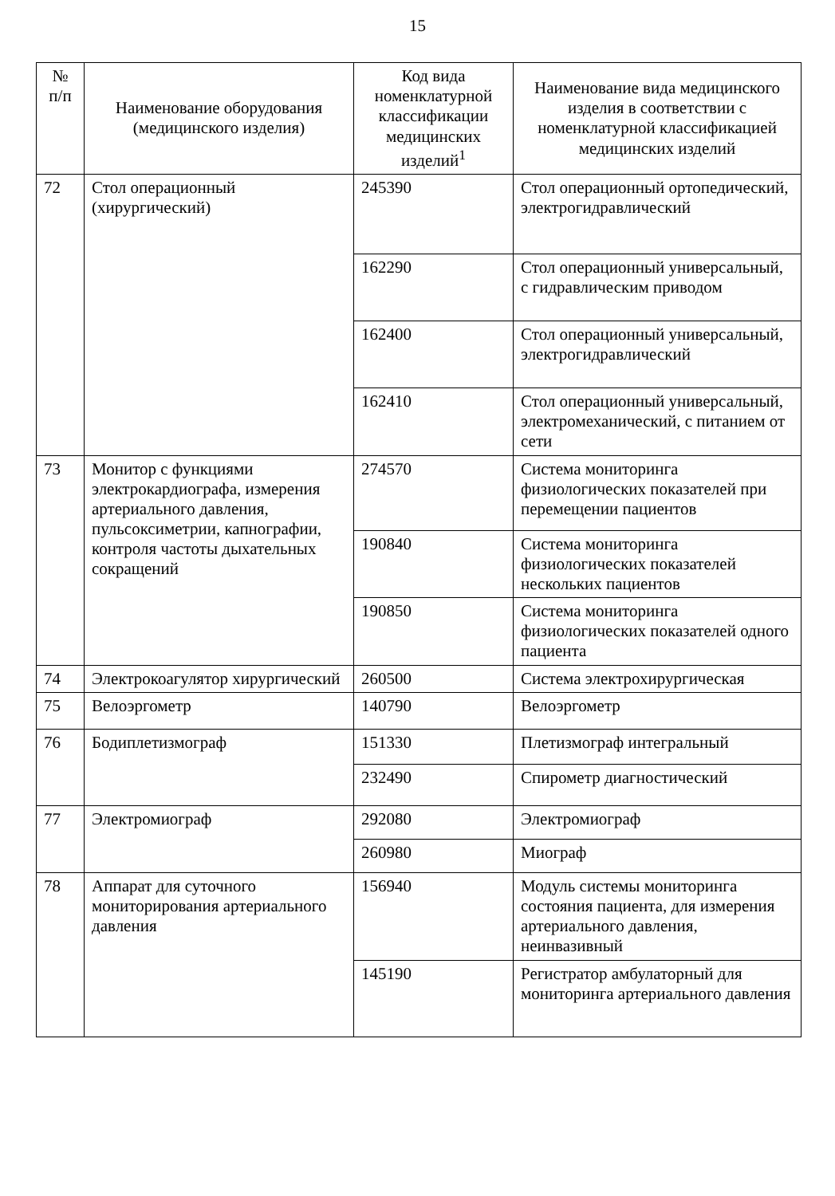15
| № п/п | Наименование оборудования (медицинского изделия) | Код вида номенклатурной классификации медицинских изделий<sup>1</sup> | Наименование вида медицинского изделия в соответствии с номенклатурной классификацией медицинских изделий |
| --- | --- | --- | --- |
| 72 | Стол операционный (хирургический) | 245390 | Стол операционный ортопедический, электрогидравлический |
| | | 162290 | Стол операционный универсальный, с гидравлическим приводом |
| | | 162400 | Стол операционный универсальный, электрогидравлический |
| | | 162410 | Стол операционный универсальный, электромеханический, с питанием от сети |
| 73 | Монитор с функциями электрокардиографа, измерения артериального давления, пульсоксиметрии, капнографии, контроля частоты дыхательных сокращений | 274570 | Система мониторинга физиологических показателей при перемещении пациентов |
| | | 190840 | Система мониторинга физиологических показателей нескольких пациентов |
| | | 190850 | Система мониторинга физиологических показателей одного пациента |
| 74 | Электрокоагулятор хирургический | 260500 | Система электрохирургическая |
| 75 | Велоэргометр | 140790 | Велоэргометр |
| 76 | Бодиплетизмограф | 151330 | Плетизмограф интегральный |
| | | 232490 | Спирометр диагностический |
| 77 | Электромиограф | 292080 | Электромиограф |
| | | 260980 | Миограф |
| 78 | Аппарат для суточного мониторирования артериального давления | 156940 | Модуль системы мониторинга состояния пациента, для измерения артериального давления, неинвазивный |
| | | 145190 | Регистратор амбулаторный для мониторинга артериального давления |